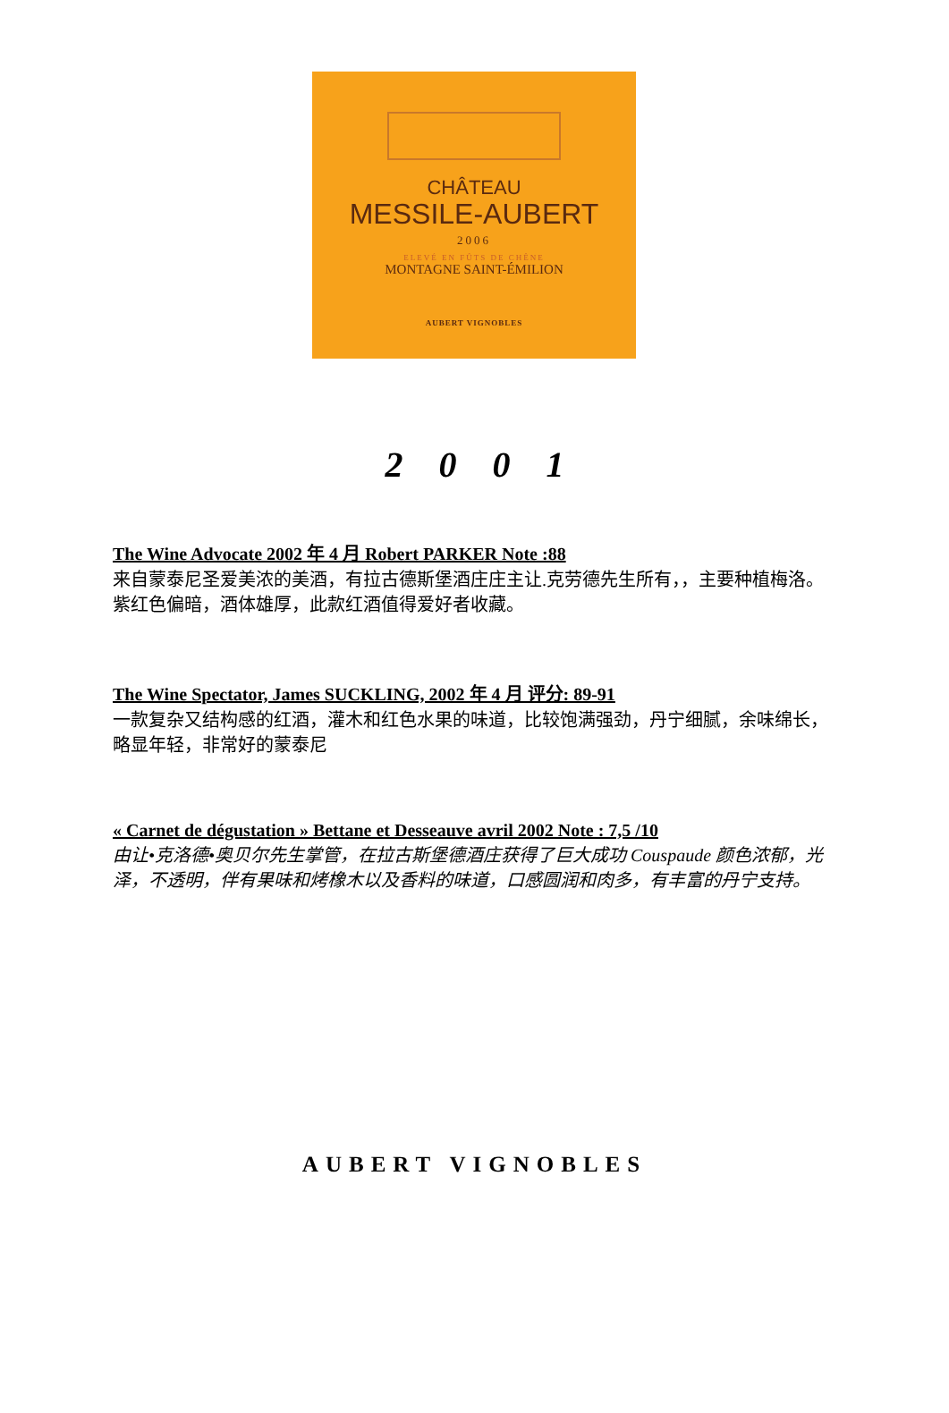CHÂTEAU
MESSILE-AUBERT
2006
ELEVÉ EN FÛTS DE CHÊNE
MONTAGNE SAINT-ÉMILION
AUBERT VIGNOBLES
2 0 0 1
The Wine Advocate 2002 年 4 月 Robert PARKER Note :88
来自蒙泰尼圣爱美浓的美酒，有拉古德斯堡酒庄庄主让.克劳德先生所有，，主要种植梅洛。紫红色偏暗，酒体雄厚，此款红酒值得爱好者收藏。
The Wine Spectator, James SUCKLING, 2002 年 4 月 评分: 89-91
一款复杂又结构感的红酒，灌木和红色水果的味道，比较饱满强劲，丹宁细腻，余味绵长，略显年轻，非常好的蒙泰尼
« Carnet de dégustation » Bettane et Desseauve avril 2002 Note : 7,5 /10
由让•克洛德•奥贝尔先生掌管，在拉古斯堡德酒庄获得了巨大成功 Couspaude 颜色浓郁，光泽，不透明，伴有果味和烤橡木以及香料的味道，口感圆润和肉多，有丰富的丹宁支持。
AUBERT VIGNOBLES